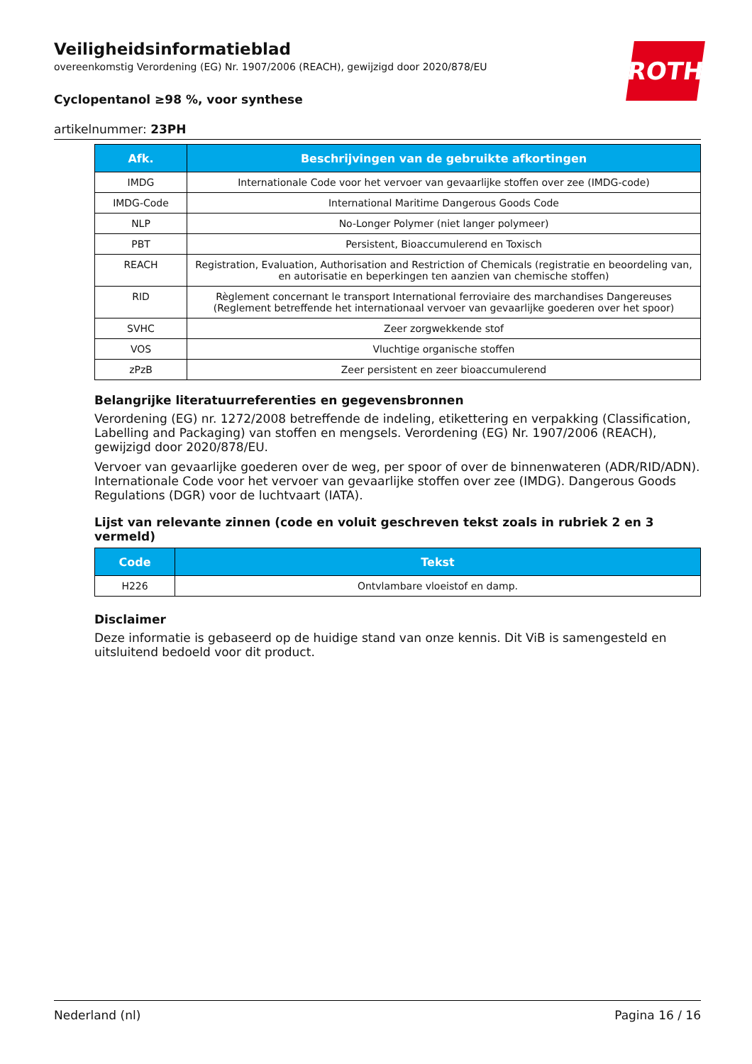ROTH
Veiligheidsinformatieblad
overeenkomstig Verordening (EG) Nr. 1907/2006 (REACH), gewijzigd door 2020/878/EU
Cyclopentanol ≥98 %, voor synthese
artikelnummer: 23PH
| Afk. | Beschrijvingen van de gebruikte afkortingen |
| --- | --- |
| IMDG | Internationale Code voor het vervoer van gevaarlijke stoffen over zee (IMDG-code) |
| IMDG-Code | International Maritime Dangerous Goods Code |
| NLP | No-Longer Polymer (niet langer polymeer) |
| PBT | Persistent, Bioaccumulerend en Toxisch |
| REACH | Registration, Evaluation, Authorisation and Restriction of Chemicals (registratie en beoordeling van, en autorisatie en beperkingen ten aanzien van chemische stoffen) |
| RID | Règlement concernant le transport International ferroviaire des marchandises Dangereuses (Reglement betreffende het internationaal vervoer van gevaarlijke goederen over het spoor) |
| SVHC | Zeer zorgwekkende stof |
| VOS | Vluchtige organische stoffen |
| zPzB | Zeer persistent en zeer bioaccumulerend |
Belangrijke literatuurreferenties en gegevensbronnen
Verordening (EG) nr. 1272/2008 betreffende de indeling, etikettering en verpakking (Classification, Labelling and Packaging) van stoffen en mengsels. Verordening (EG) Nr. 1907/2006 (REACH), gewijzigd door 2020/878/EU.
Vervoer van gevaarlijke goederen over de weg, per spoor of over de binnenwateren (ADR/RID/ADN). Internationale Code voor het vervoer van gevaarlijke stoffen over zee (IMDG). Dangerous Goods Regulations (DGR) voor de luchtvaart (IATA).
Lijst van relevante zinnen (code en voluit geschreven tekst zoals in rubriek 2 en 3 vermeld)
| Code | Tekst |
| --- | --- |
| H226 | Ontvlambare vloeistof en damp. |
Disclaimer
Deze informatie is gebaseerd op de huidige stand van onze kennis. Dit ViB is samengesteld en uitsluitend bedoeld voor dit product.
Nederland (nl) Pagina 16 / 16